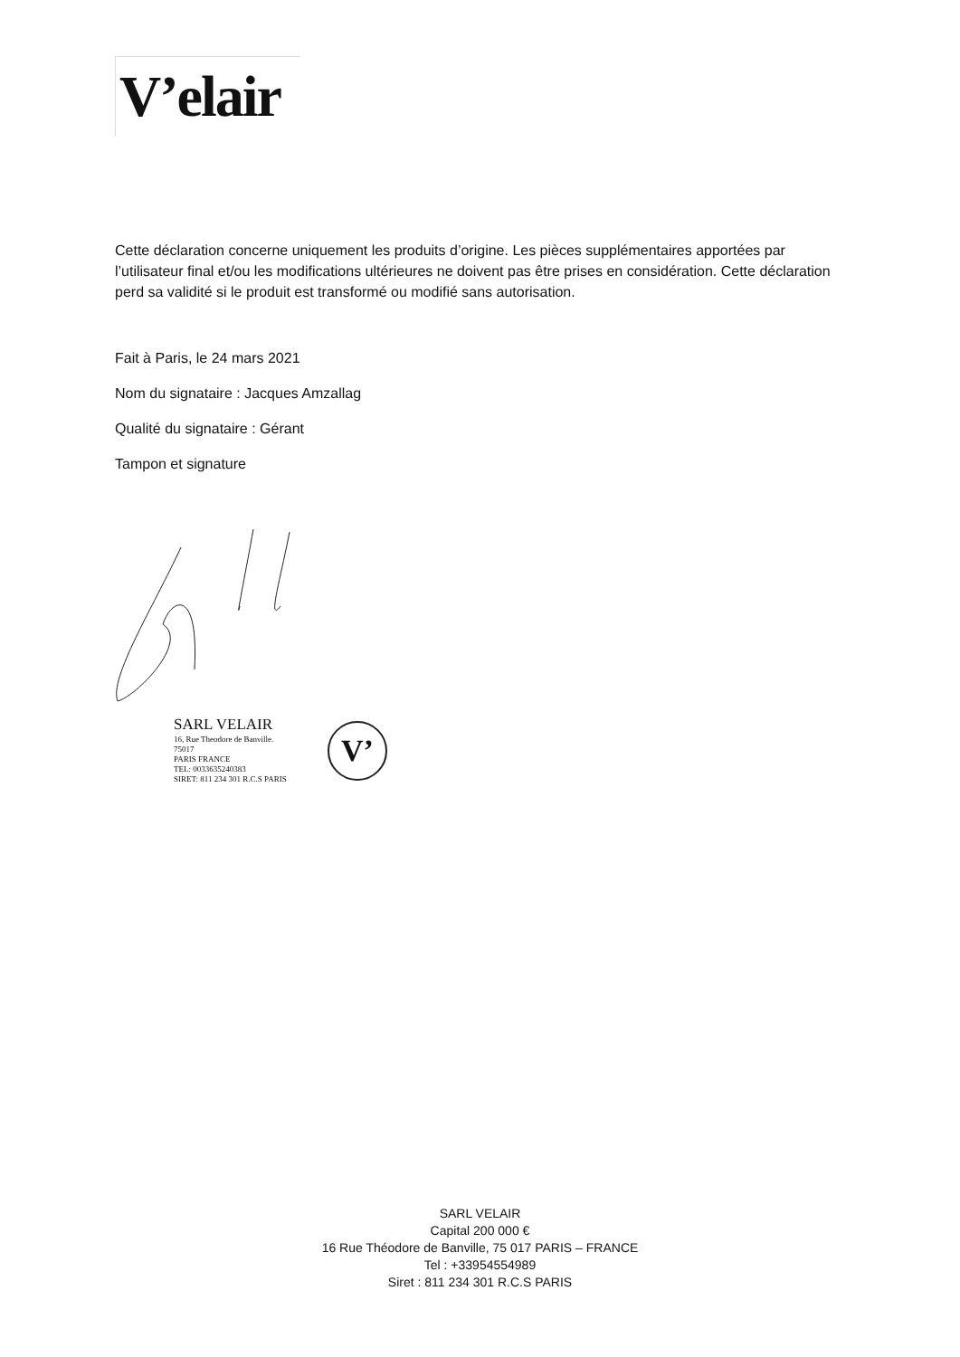V’elair
Cette déclaration concerne uniquement les produits d’origine. Les pièces supplémentaires apportées par l’utilisateur final et/ou les modifications ultérieures ne doivent pas être prises en considération. Cette déclaration perd sa validité si le produit est transformé ou modifié sans autorisation.
Fait à Paris, le 24 mars 2021
Nom du signataire : Jacques Amzallag
Qualité du signataire : Gérant
Tampon et signature
SARL VELAIR
16, Rue Theodore de Banville.
75017
PARIS FRANCE
TEL: 0033635240383
SIRET: 811 234 301 R.C.S PARIS
V’
SARL VELAIR
Capital 200 000 €
16 Rue Théodore de Banville, 75 017 PARIS – FRANCE
Tel : +33954554989
Siret : 811 234 301 R.C.S PARIS